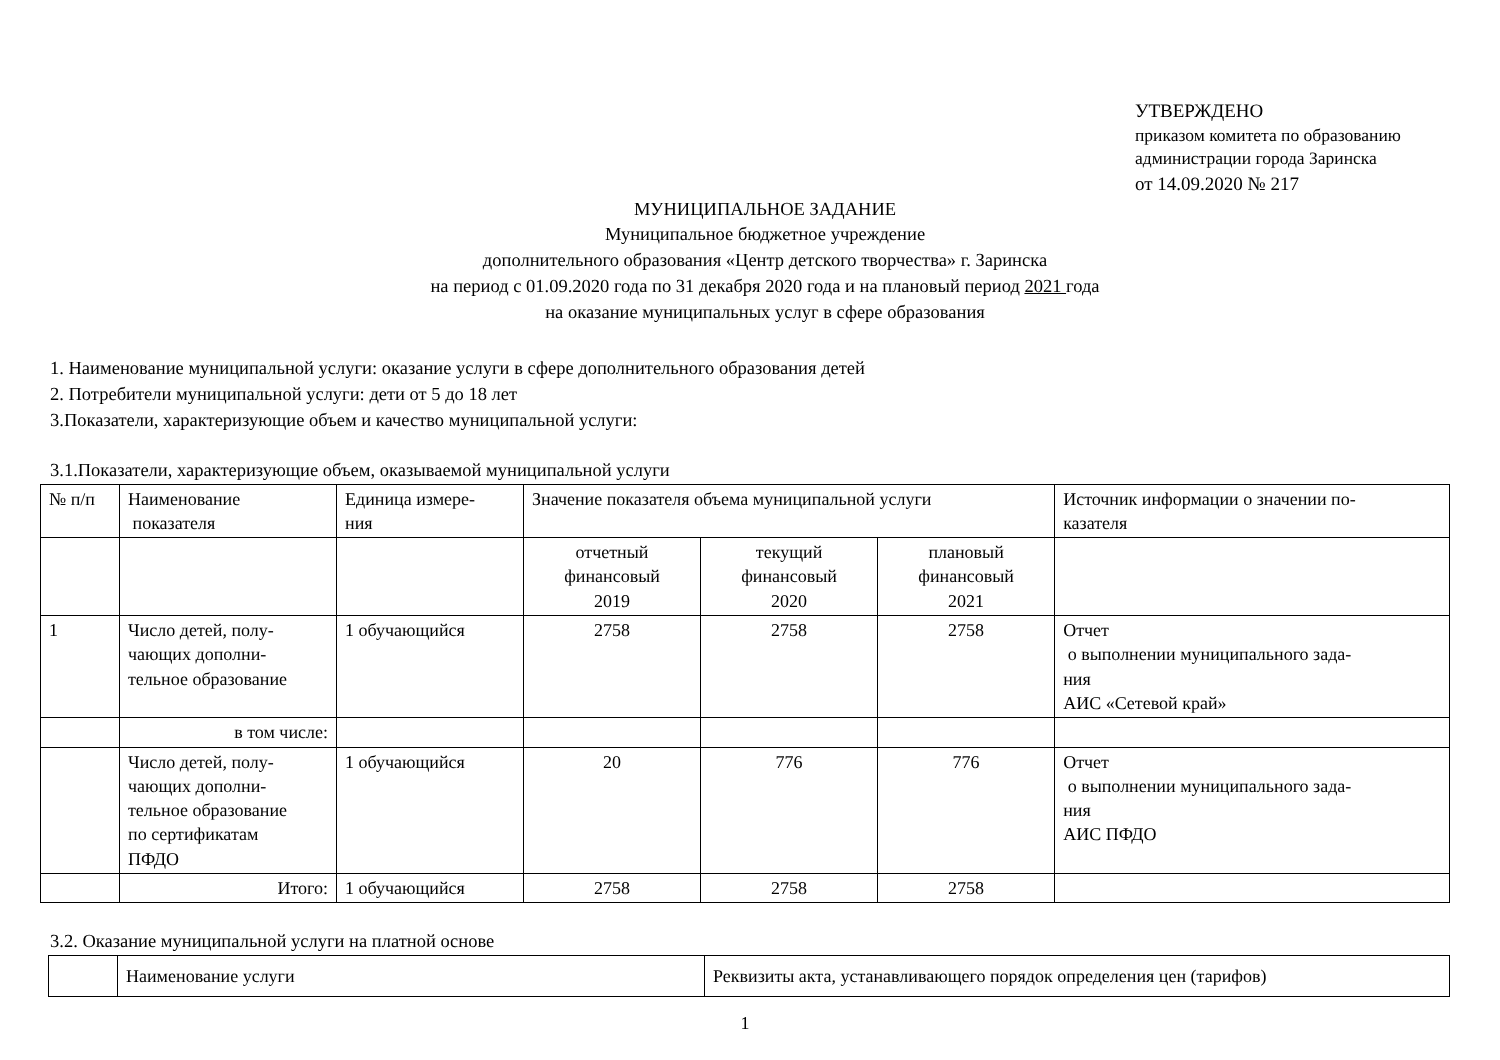УТВЕРЖДЕНО
приказом комитета по образованию
администрации города Заринска
от 14.09.2020 № 217
МУНИЦИПАЛЬНОЕ ЗАДАНИЕ
Муниципальное бюджетное учреждение
дополнительного образования «Центр детского творчества» г. Заринска
на период с 01.09.2020 года по 31 декабря 2020 года и на плановый период 2021 года
на оказание муниципальных услуг в сфере образования
1. Наименование муниципальной услуги: оказание услуги в сфере дополнительного образования детей
2. Потребители муниципальной услуги: дети от 5 до 18 лет
3.Показатели, характеризующие объем и качество муниципальной услуги:
3.1.Показатели, характеризующие объем, оказываемой муниципальной услуги
| № п/п | Наименование показателя | Единица измере- ния | Значение показателя объема муниципальной услуги | | | Источник информации о значении по- казателя |
| --- | --- | --- | --- | --- | --- | --- |
| | | | отчетный финансовый 2019 | текущий финансовый 2020 | плановый финансовый 2021 | |
| 1 | Число детей, полу- чающих дополни- тельное образование | 1 обучающийся | 2758 | 2758 | 2758 | Отчет о выполнении муниципального зада- ния АИС «Сетевой край» |
| | в том числе: | | | | | |
| | Число детей, полу- чающих дополни- тельное образование по сертификатам ПФДО | 1 обучающийся | 20 | 776 | 776 | Отчет о выполнении муниципального зада- ния АИС ПФДО |
| | Итого: | 1 обучающийся | 2758 | 2758 | 2758 | |
3.2. Оказание муниципальной услуги на платной основе
| | Наименование услуги | Реквизиты акта, устанавливающего порядок определения цен (тарифов) |
1